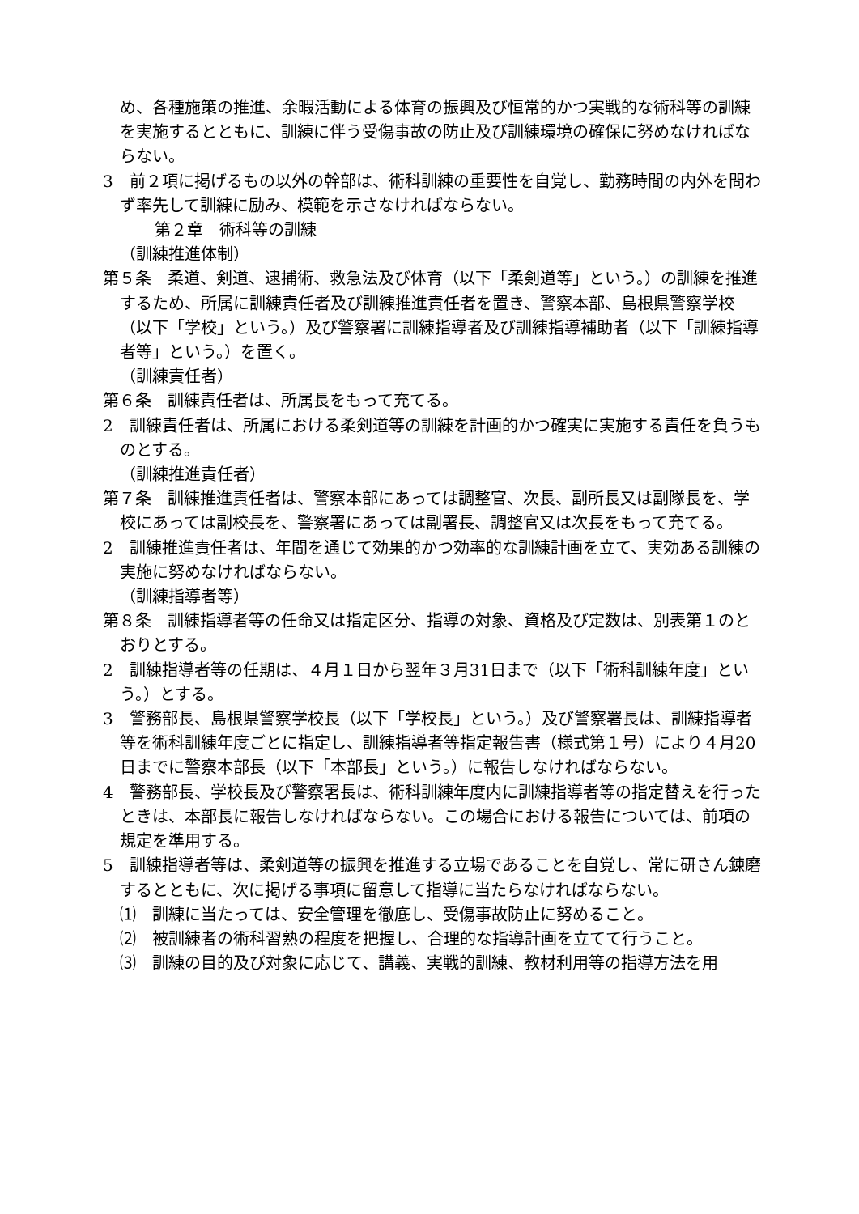め、各種施策の推進、余暇活動による体育の振興及び恒常的かつ実戦的な術科等の訓練を実施するとともに、訓練に伴う受傷事故の防止及び訓練環境の確保に努めなければならない。
3　前２項に掲げるもの以外の幹部は、術科訓練の重要性を自覚し、勤務時間の内外を問わず率先して訓練に励み、模範を示さなければならない。
第２章　術科等の訓練
（訓練推進体制）
第５条　柔道、剣道、逮捕術、救急法及び体育（以下「柔剣道等」という。）の訓練を推進するため、所属に訓練責任者及び訓練推進責任者を置き、警察本部、島根県警察学校（以下「学校」という。）及び警察署に訓練指導者及び訓練指導補助者（以下「訓練指導者等」という。）を置く。
（訓練責任者）
第６条　訓練責任者は、所属長をもって充てる。
2　訓練責任者は、所属における柔剣道等の訓練を計画的かつ確実に実施する責任を負うものとする。
（訓練推進責任者）
第７条　訓練推進責任者は、警察本部にあっては調整官、次長、副所長又は副隊長を、学校にあっては副校長を、警察署にあっては副署長、調整官又は次長をもって充てる。
2　訓練推進責任者は、年間を通じて効果的かつ効率的な訓練計画を立て、実効ある訓練の実施に努めなければならない。
（訓練指導者等）
第８条　訓練指導者等の任命又は指定区分、指導の対象、資格及び定数は、別表第１のとおりとする。
2　訓練指導者等の任期は、４月１日から翌年３月31日まで（以下「術科訓練年度」という。）とする。
3　警務部長、島根県警察学校長（以下「学校長」という。）及び警察署長は、訓練指導者等を術科訓練年度ごとに指定し、訓練指導者等指定報告書（様式第１号）により４月20日までに警察本部長（以下「本部長」という。）に報告しなければならない。
4　警務部長、学校長及び警察署長は、術科訓練年度内に訓練指導者等の指定替えを行ったときは、本部長に報告しなければならない。この場合における報告については、前項の規定を準用する。
5　訓練指導者等は、柔剣道等の振興を推進する立場であることを自覚し、常に研さん錬磨するとともに、次に掲げる事項に留意して指導に当たらなければならない。
⑴　訓練に当たっては、安全管理を徹底し、受傷事故防止に努めること。
⑵　被訓練者の術科習熟の程度を把握し、合理的な指導計画を立てて行うこと。
⑶　訓練の目的及び対象に応じて、講義、実戦的訓練、教材利用等の指導方法を用